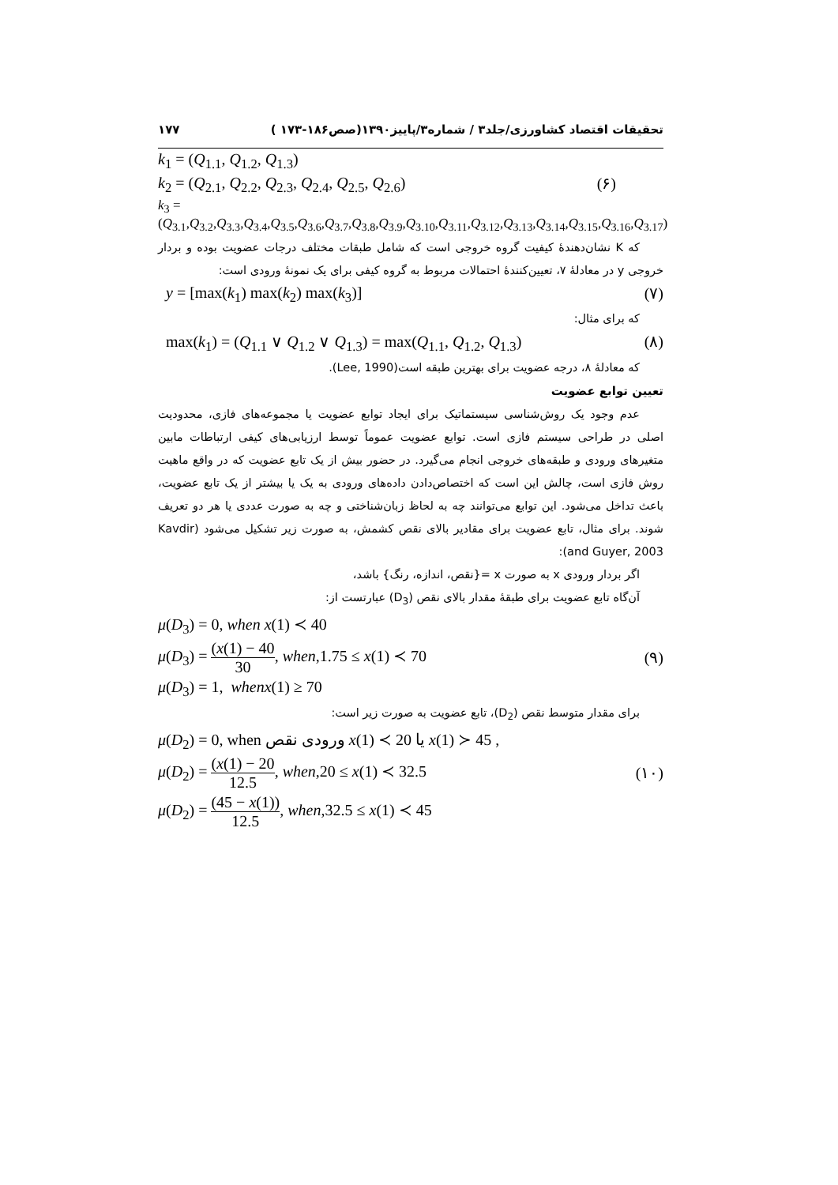تحقیقات اقتصاد کشاورزی/جلد۳ / شماره۳/پاییز۱۳۹۰(صص۱۸۶-۱۷۳ ) ۱۷۷
k<sub>1</sub> = (Q<sub>1.1</sub>, Q<sub>1.2</sub>, Q<sub>1.3</sub>)
k<sub>2</sub> = (Q<sub>2.1</sub>, Q<sub>2.2</sub>, Q<sub>2.3</sub>, Q<sub>2.4</sub>, Q<sub>2.5</sub>, Q<sub>2.6</sub>) (۶)
k<sub>3</sub> = (Q<sub>3.1</sub>,Q<sub>3.2</sub>,Q<sub>3.3</sub>,Q<sub>3.4</sub>,Q<sub>3.5</sub>,Q<sub>3.6</sub>,Q<sub>3.7</sub>,Q<sub>3.8</sub>,Q<sub>3.9</sub>,Q<sub>3.10</sub>,Q<sub>3.11</sub>,Q<sub>3.12</sub>,Q<sub>3.13</sub>,Q<sub>3.14</sub>,Q<sub>3.15</sub>,Q<sub>3.16</sub>,Q<sub>3.17</sub>)
که K نشان‌دهندهٔ کیفیت گروه خروجی است که شامل طبقات مختلف درجات عضویت بوده و بردار خروجی y در معادلهٔ ۷، تعیین‌کنندهٔ احتمالات مربوط به گروه کیفی برای یک نمونهٔ ورودی است:
y = [max(k<sub>1</sub>) max(k<sub>2</sub>) max(k<sub>3</sub>)] (۷)
که برای مثال:
max(k<sub>1</sub>) = (Q<sub>1.1</sub> ∨ Q<sub>1.2</sub> ∨ Q<sub>1.3</sub>) = max(Q<sub>1.1</sub>, Q<sub>1.2</sub>, Q<sub>1.3</sub>) (۸)
که معادلهٔ ۸، درجه عضویت برای بهترین طبقه است(Lee, 1990).
تعیین توابع عضویت
عدم وجود یک روش‌شناسی سیستماتیک برای ایجاد توابع عضویت یا مجموعه‌های فازی، محدودیت اصلی در طراحی سیستم فازی است. توابع عضویت عموماً توسط ارزیابی‌های کیفی ارتباطات مابین متغیرهای ورودی و طبقه‌های خروجی انجام می‌گیرد. در حضور بیش از یک تابع عضویت که در واقع ماهیت روش فازی است، چالش این است که اختصاص‌دادن داده‌های ورودی به یک یا بیشتر از یک تابع عضویت، باعث تداخل می‌شود. این توابع می‌توانند چه به لحاظ زبان‌شناختی و چه به صورت عددی یا هر دو تعریف شوند. برای مثال، تابع عضویت برای مقادیر بالای نقص کشمش، به صورت زیر تشکیل می‌شود (Kavdir and Guyer, 2003):
اگر بردار ورودی x به صورت x ={نقص، اندازه، رنگ} باشد،
آن‌گاه تابع عضویت برای طبقهٔ مقدار بالای نقص (D<sub>3</sub>) عبارتست از:
μ(D<sub>3</sub>) = 0, when x(1) ≺ 40
μ(D<sub>3</sub>) = (x(1) − 40 30, when,1.75 ≤ x(1) ≺ 70 (۹)
μ(D<sub>3</sub>) = 1, whenx(1) ≥ 70
برای مقدار متوسط نقص (D<sub>2</sub>)، تابع عضویت به صورت زیر است:
μ(D<sub>2</sub>) = 0, when ورودی نقص x(1) ≺ 20 یا x(1) ≻ 45 ,
μ(D<sub>2</sub>) = (x(1) − 20 12.5, when,20 ≤ x(1) ≺ 32.5 (۱۰)
μ(D<sub>2</sub>) = (45 − x(1)) 12.5, when,32.5 ≤ x(1) ≺ 45